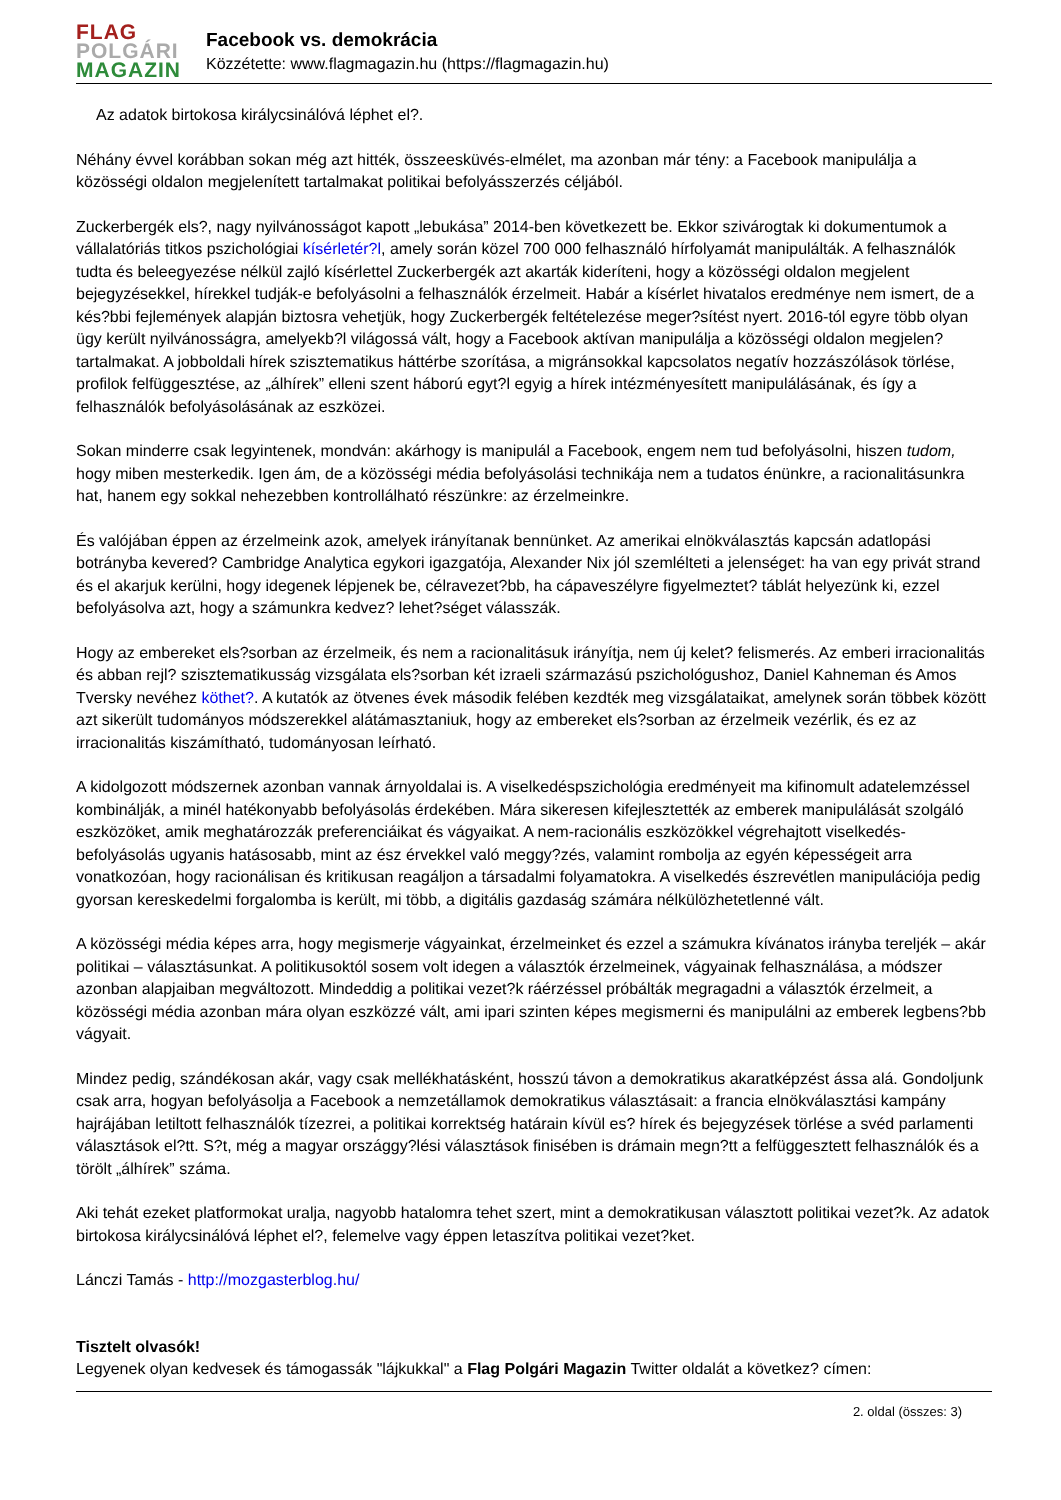FLAG
POLGÁRI
MAGAZIN
Facebook vs. demokrácia
Közzétette: www.flagmagazin.hu (https://flagmagazin.hu)
Az adatok birtokosa királycsinálóvá léphet el?.
Néhány évvel korábban sokan még azt hitték, összeesküvés-elmélet, ma azonban már tény: a Facebook manipulálja a közösségi oldalon megjelenített tartalmakat politikai befolyásszerzés céljából.
Zuckerbergék els?, nagy nyilvánosságot kapott „lebukása” 2014-ben következett be. Ekkor szivárogtak ki dokumentumok a vállalatóriás titkos pszichológiai kísérletér?l, amely során közel 700 000 felhasználó hírfolyamát manipulálták. A felhasználók tudta és beleegyezése nélkül zajló kísérlettel Zuckerbergék azt akarták kideríteni, hogy a közösségi oldalon megjelent bejegyzésekkel, hírekkel tudják-e befolyásolni a felhasználók érzelmeit. Habár a kísérlet hivatalos eredménye nem ismert, de a kés?bbi fejlemények alapján biztosra vehetjük, hogy Zuckerbergék feltételezése meger?sítést nyert. 2016-tól egyre több olyan ügy került nyilvánosságra, amelyekb?l világossá vált, hogy a Facebook aktívan manipulálja a közösségi oldalon megjelen? tartalmakat. A jobboldali hírek szisztematikus háttérbe szorítása, a migránsokkal kapcsolatos negatív hozzászólások törlése, profilok felfüggesztése, az „álhírek” elleni szent háború egyt?l egyig a hírek intézményesített manipulálásának, és így a felhasználók befolyásolásának az eszközei.
Sokan minderre csak legyintenek, mondván: akárhogy is manipulál a Facebook, engem nem tud befolyásolni, hiszen tudom, hogy miben mesterkedik. Igen ám, de a közösségi média befolyásolási technikája nem a tudatos énünkre, a racionalitásunkra hat, hanem egy sokkal nehezebben kontrollálható részünkre: az érzelmeinkre.
És valójában éppen az érzelmeink azok, amelyek irányítanak bennünket. Az amerikai elnökválasztás kapcsán adatlopási botrányba kevered? Cambridge Analytica egykori igazgatója, Alexander Nix jól szemlélteti a jelenséget: ha van egy privát strand és el akarjuk kerülni, hogy idegenek lépjenek be, célravezet?bb, ha cápaveszélyre figyelmeztet? táblát helyezünk ki, ezzel befolyásolva azt, hogy a számunkra kedvez? lehet?séget válasszák.
Hogy az embereket els?sorban az érzelmeik, és nem a racionalitásuk irányítja, nem új kelet? felismerés. Az emberi irracionalitás és abban rejl? szisztematikusság vizsgálata els?sorban két izraeli származású pszichológushoz, Daniel Kahneman és Amos Tversky nevéhez köthet?. A kutatók az ötvenes évek második felében kezdték meg vizsgálataikat, amelynek során többek között azt sikerült tudományos módszerekkel alátámasztaniuk, hogy az embereket els?sorban az érzelmeik vezérlik, és ez az irracionalitás kiszámítható, tudományosan leírható.
A kidolgozott módszernek azonban vannak árnyoldalai is. A viselkedéspszichológia eredményeit ma kifinomult adatelemzéssel kombinálják, a minél hatékonyabb befolyásolás érdekében. Mára sikeresen kifejlesztették az emberek manipulálását szolgáló eszközöket, amik meghatározzák preferenciáikat és vágyaikat. A nem-racionális eszközökkel végrehajtott viselkedés-befolyásolás ugyanis hatásosabb, mint az ész érvekkel való meggy?zés, valamint rombolja az egyén képességeit arra vonatkozóan, hogy racionálisan és kritikusan reagáljon a társadalmi folyamatokra. A viselkedés észrevétlen manipulációja pedig gyorsan kereskedelmi forgalomba is került, mi több, a digitális gazdaság számára nélkülözhetetlenné vált.
A közösségi média képes arra, hogy megismerje vágyainkat, érzelmeinket és ezzel a számukra kívánatos irányba tereljék – akár politikai – választásunkat. A politikusoktól sosem volt idegen a választók érzelmeinek, vágyainak felhasználása, a módszer azonban alapjaiban megváltozott. Mindeddig a politikai vezet?k ráérzéssel próbálták megragadni a választók érzelmeit, a közösségi média azonban mára olyan eszközzé vált, ami ipari szinten képes megismerni és manipulálni az emberek legbens?bb vágyait.
Mindez pedig, szándékosan akár, vagy csak mellékhatásként, hosszú távon a demokratikus akaratképzést ássa alá. Gondoljunk csak arra, hogyan befolyásolja a Facebook a nemzetállamok demokratikus választásait: a francia elnökválasztási kampány hajrájában letiltott felhasználók tízezrei, a politikai korrektség határain kívül es? hírek és bejegyzések törlése a svéd parlamenti választások el?tt. S?t, még a magyar országgy?lési választások finisében is drámain megn?tt a felfüggesztett felhasználók és a törölt „álhírek” száma.
Aki tehát ezeket platformokat uralja, nagyobb hatalomra tehet szert, mint a demokratikusan választott politikai vezet?k. Az adatok birtokosa királycsinálóvá léphet el?, felemelve vagy éppen letaszítva politikai vezet?ket.
Lánczi Tamás - http://mozgasterblog.hu/
Tisztelt olvasók!
Legyenek olyan kedvesek és támogassák "lájkukkal" a Flag Polgári Magazin Twitter oldalát a következ? címen:
2. oldal (összes: 3)